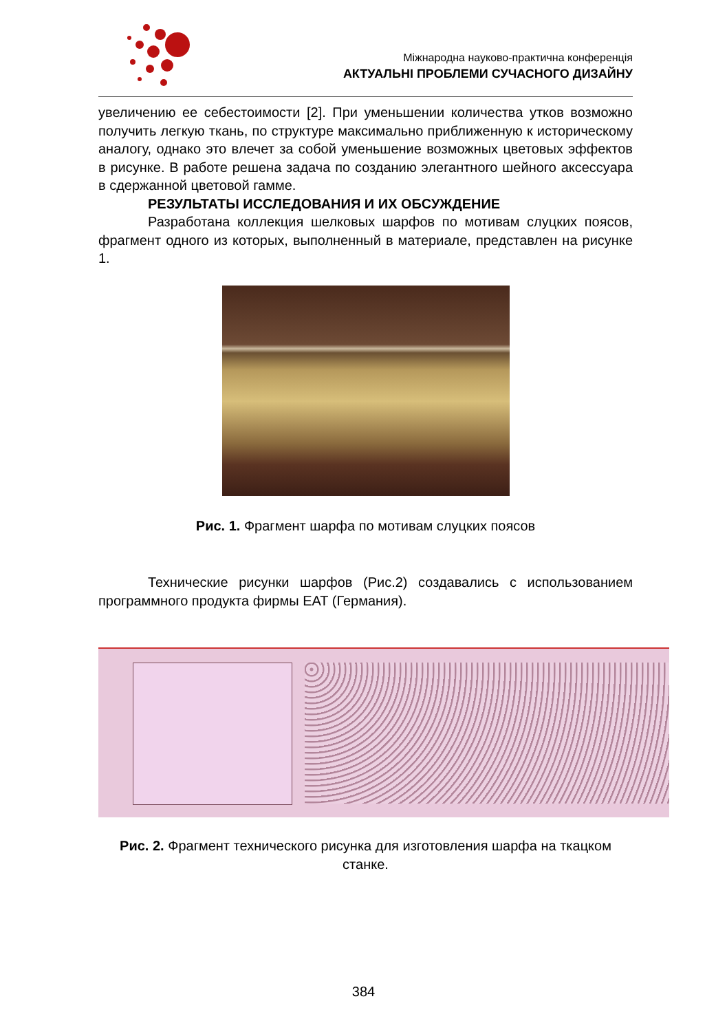Міжнародна науково-практична конференція
АКТУАЛЬНІ ПРОБЛЕМИ СУЧАСНОГО ДИЗАЙНУ
увеличению ее себестоимости [2]. При уменьшении количества утков возможно получить легкую ткань, по структуре максимально приближенную к историческому аналогу, однако это влечет за собой уменьшение возможных цветовых эффектов в рисунке. В работе решена задача по созданию элегантного шейного аксессуара в сдержанной цветовой гамме.
РЕЗУЛЬТАТЫ ИССЛЕДОВАНИЯ И ИХ ОБСУЖДЕНИЕ
Разработана коллекция шелковых шарфов по мотивам слуцких поясов, фрагмент одного из которых, выполненный в материале, представлен на рисунке 1.
Рис. 1. Фрагмент шарфа по мотивам слуцких поясов
Технические рисунки шарфов (Рис.2) создавались с использованием программного продукта фирмы EAT (Германия).
Рис. 2. Фрагмент технического рисунка для изготовления шарфа на ткацком станке.
384